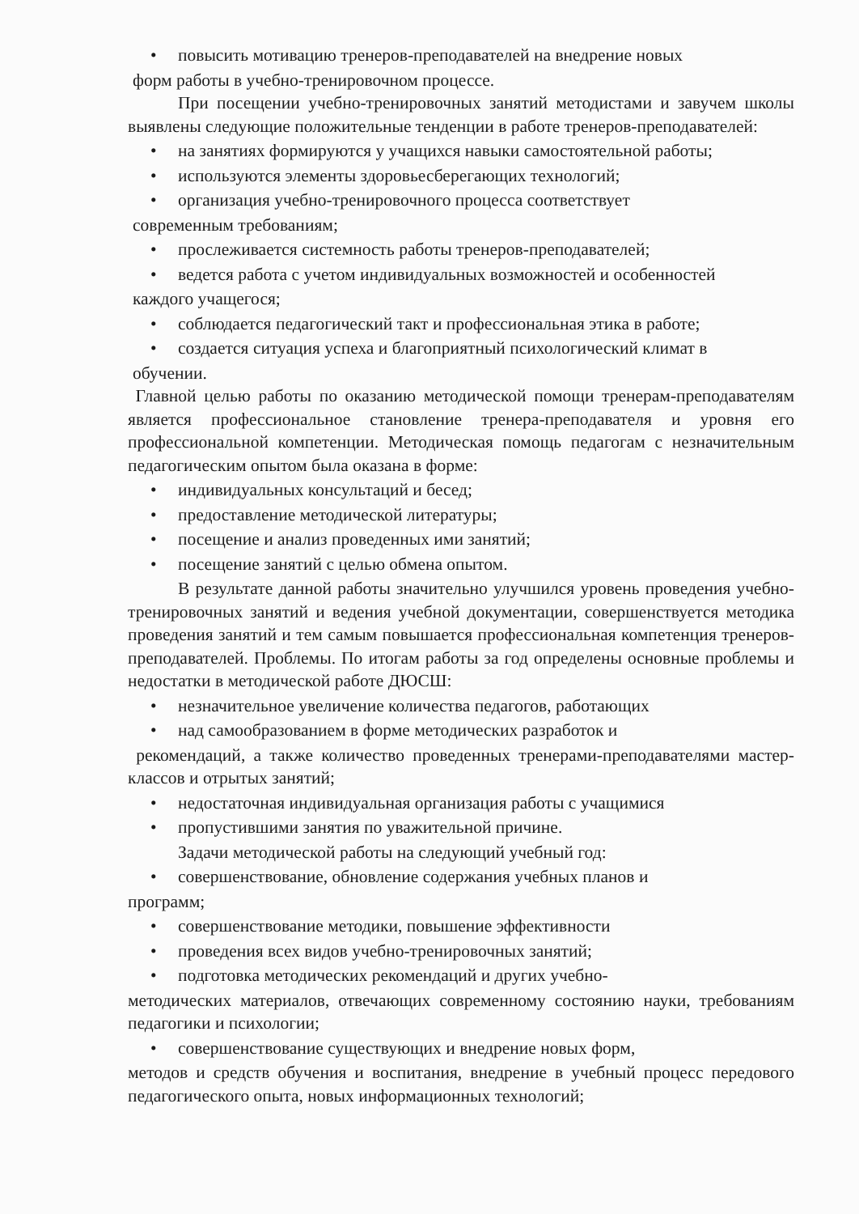• повысить мотивацию тренеров-преподавателей на внедрение новых
форм работы в учебно-тренировочном процессе.
При посещении учебно-тренировочных занятий методистами и завучем школы выявлены следующие положительные тенденции в работе тренеров-преподавателей:
• на занятиях формируются у учащихся навыки самостоятельной работы;
• используются элементы здоровьесберегающих технологий;
• организация учебно-тренировочного процесса соответствует
современным требованиям;
• прослеживается системность работы тренеров-преподавателей;
• ведется работа с учетом индивидуальных возможностей и особенностей
каждого учащегося;
• соблюдается педагогический такт и профессиональная этика в работе;
• создается ситуация успеха и благоприятный психологический климат в
обучении.
Главной целью работы по оказанию методической помощи тренерам-преподавателям является профессиональное становление тренера-преподавателя и уровня его профессиональной компетенции. Методическая помощь педагогам с незначительным педагогическим опытом была оказана в форме:
• индивидуальных консультаций и бесед;
• предоставление методической литературы;
• посещение и анализ проведенных ими занятий;
• посещение занятий с целью обмена опытом.
В результате данной работы значительно улучшился уровень проведения учебно-тренировочных занятий и ведения учебной документации, совершенствуется методика проведения занятий и тем самым повышается профессиональная компетенция тренеров-преподавателей. Проблемы. По итогам работы за год определены основные проблемы и недостатки в методической работе ДЮСШ:
• незначительное увеличение количества педагогов, работающих
• над самообразованием в форме методических разработок и
рекомендаций, а также количество проведенных тренерами-преподавателями мастер-классов и отрытых занятий;
• недостаточная индивидуальная организация работы с учащимися
• пропустившими занятия по уважительной причине.
Задачи методической работы на следующий учебный год:
• совершенствование, обновление содержания учебных планов и
программ;
• совершенствование методики, повышение эффективности
• проведения всех видов учебно-тренировочных занятий;
• подготовка методических рекомендаций и других учебно-
методических материалов, отвечающих современному состоянию науки, требованиям педагогики и психологии;
• совершенствование существующих и внедрение новых форм,
методов и средств обучения и воспитания, внедрение в учебный процесс передового педагогического опыта, новых информационных технологий;